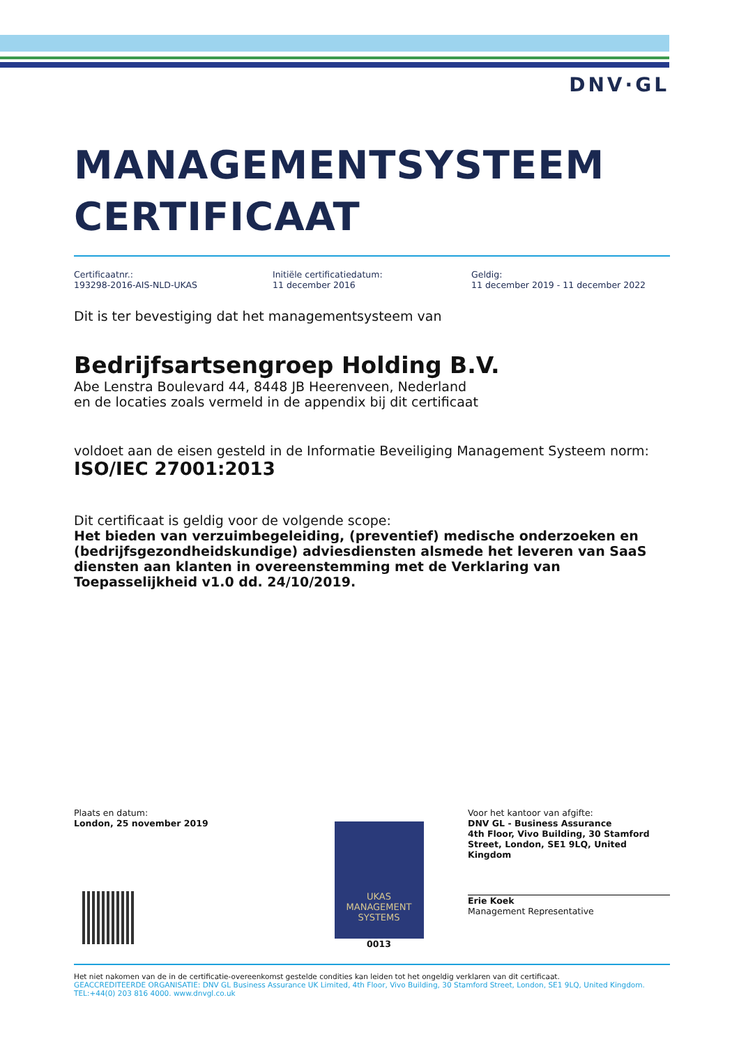DNV·GL
MANAGEMENTSYSTEEM
CERTIFICAAT
Certificaatnr.:
193298-2016-AIS-NLD-UKAS
Initiële certificatiedatum:
11 december 2016
Geldig:
11 december 2019 - 11 december 2022
Dit is ter bevestiging dat het managementsysteem van
Bedrijfsartsengroep Holding B.V.
Abe Lenstra Boulevard 44, 8448 JB Heerenveen, Nederland
en de locaties zoals vermeld in de appendix bij dit certificaat
voldoet aan de eisen gesteld in de Informatie Beveiliging Management Systeem norm:
ISO/IEC 27001:2013
Dit certificaat is geldig voor de volgende scope:
Het bieden van verzuimbegeleiding, (preventief) medische onderzoeken en (bedrijfsgezondheidskundige) adviesdiensten alsmede het leveren van SaaS diensten aan klanten in overeenstemming met de Verklaring van Toepasselijkheid v1.0 dd. 24/10/2019.
Plaats en datum:
London, 25 november 2019
UKAS
MANAGEMENT
SYSTEMS
0013
Voor het kantoor van afgifte:
DNV GL - Business Assurance
4th Floor, Vivo Building, 30 Stamford Street, London, SE1 9LQ, United Kingdom
Erie Koek
Management Representative
Het niet nakomen van de in de certificatie-overeenkomst gestelde condities kan leiden tot het ongeldig verklaren van dit certificaat.
GEACCREDITEERDE ORGANISATIE: DNV GL Business Assurance UK Limited, 4th Floor, Vivo Building, 30 Stamford Street, London, SE1 9LQ, United Kingdom. TEL:+44(0) 203 816 4000. www.dnvgl.co.uk